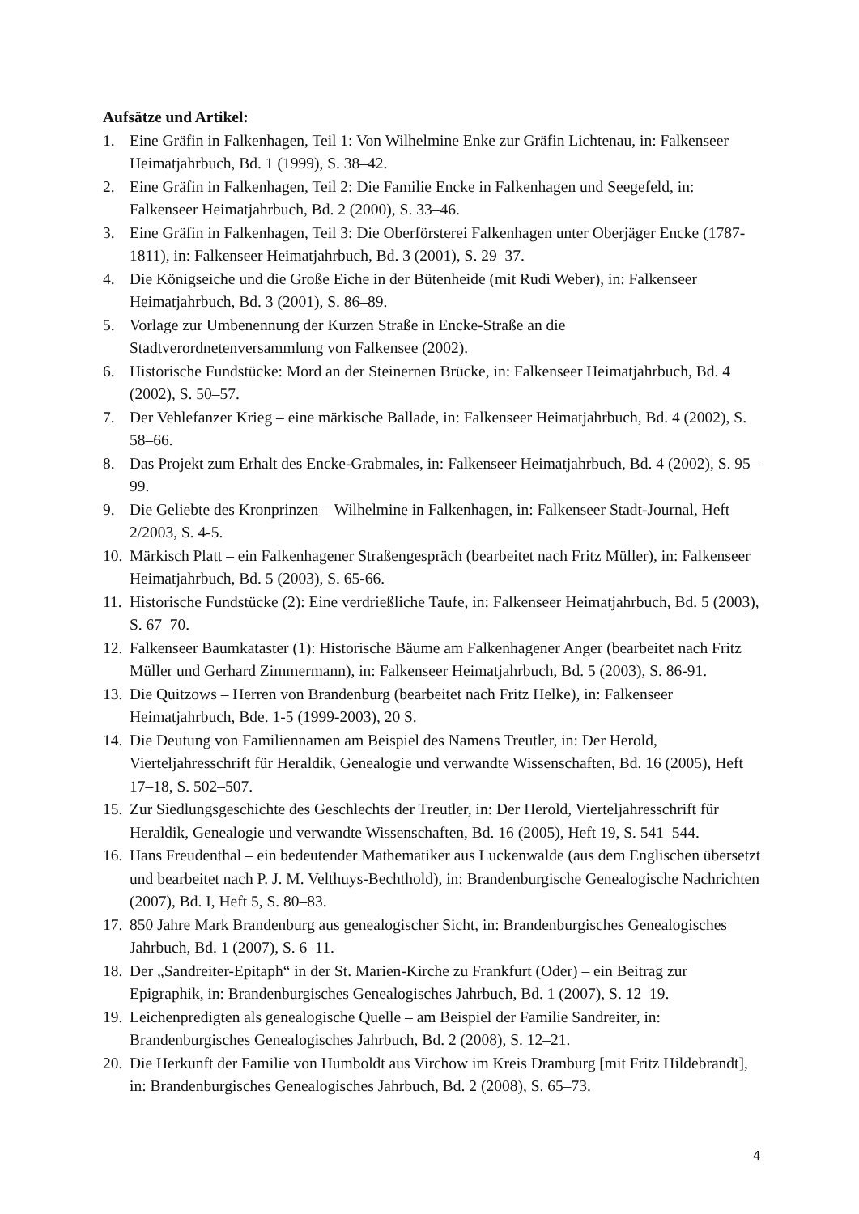Aufsätze und Artikel:
1. Eine Gräfin in Falkenhagen, Teil 1: Von Wilhelmine Enke zur Gräfin Lichtenau, in: Falkenseer Heimatjahrbuch, Bd. 1 (1999), S. 38–42.
2. Eine Gräfin in Falkenhagen, Teil 2: Die Familie Encke in Falkenhagen und Seegefeld, in: Falkenseer Heimatjahrbuch, Bd. 2 (2000), S. 33–46.
3. Eine Gräfin in Falkenhagen, Teil 3: Die Oberförsterei Falkenhagen unter Oberjäger Encke (1787-1811), in: Falkenseer Heimatjahrbuch, Bd. 3 (2001), S. 29–37.
4. Die Königseiche und die Große Eiche in der Bütenheide (mit Rudi Weber), in: Falkenseer Heimatjahrbuch, Bd. 3 (2001), S. 86–89.
5. Vorlage zur Umbenennung der Kurzen Straße in Encke-Straße an die Stadtverordnetenversammlung von Falkensee (2002).
6. Historische Fundstücke: Mord an der Steinernen Brücke, in: Falkenseer Heimatjahrbuch, Bd. 4 (2002), S. 50–57.
7. Der Vehlefanzer Krieg – eine märkische Ballade, in: Falkenseer Heimatjahrbuch, Bd. 4 (2002), S. 58–66.
8. Das Projekt zum Erhalt des Encke-Grabmales, in: Falkenseer Heimatjahrbuch, Bd. 4 (2002), S. 95–99.
9. Die Geliebte des Kronprinzen – Wilhelmine in Falkenhagen, in: Falkenseer Stadt-Journal, Heft 2/2003, S. 4-5.
10. Märkisch Platt – ein Falkenhagener Straßengespräch (bearbeitet nach Fritz Müller), in: Falkenseer Heimatjahrbuch, Bd. 5 (2003), S. 65-66.
11. Historische Fundstücke (2): Eine verdrießliche Taufe, in: Falkenseer Heimatjahrbuch, Bd. 5 (2003), S. 67–70.
12. Falkenseer Baumkataster (1): Historische Bäume am Falkenhagener Anger (bearbeitet nach Fritz Müller und Gerhard Zimmermann), in: Falkenseer Heimatjahrbuch, Bd. 5 (2003), S. 86-91.
13. Die Quitzows – Herren von Brandenburg (bearbeitet nach Fritz Helke), in: Falkenseer Heimatjahrbuch, Bde. 1-5 (1999-2003), 20 S.
14. Die Deutung von Familiennamen am Beispiel des Namens Treutler, in: Der Herold, Vierteljahresschrift für Heraldik, Genealogie und verwandte Wissenschaften, Bd. 16 (2005), Heft 17–18, S. 502–507.
15. Zur Siedlungsgeschichte des Geschlechts der Treutler, in: Der Herold, Vierteljahresschrift für Heraldik, Genealogie und verwandte Wissenschaften, Bd. 16 (2005), Heft 19, S. 541–544.
16. Hans Freudenthal – ein bedeutender Mathematiker aus Luckenwalde (aus dem Englischen übersetzt und bearbeitet nach P. J. M. Velthuys-Bechthold), in: Brandenburgische Genealogische Nachrichten (2007), Bd. I, Heft 5, S. 80–83.
17. 850 Jahre Mark Brandenburg aus genealogischer Sicht, in: Brandenburgisches Genealogisches Jahrbuch, Bd. 1 (2007), S. 6–11.
18. Der „Sandreiter-Epitaph“ in der St. Marien-Kirche zu Frankfurt (Oder) – ein Beitrag zur Epigraphik, in: Brandenburgisches Genealogisches Jahrbuch, Bd. 1 (2007), S. 12–19.
19. Leichenpredigten als genealogische Quelle – am Beispiel der Familie Sandreiter, in: Brandenburgisches Genealogisches Jahrbuch, Bd. 2 (2008), S. 12–21.
20. Die Herkunft der Familie von Humboldt aus Virchow im Kreis Dramburg [mit Fritz Hildebrandt], in: Brandenburgisches Genealogisches Jahrbuch, Bd. 2 (2008), S. 65–73.
4